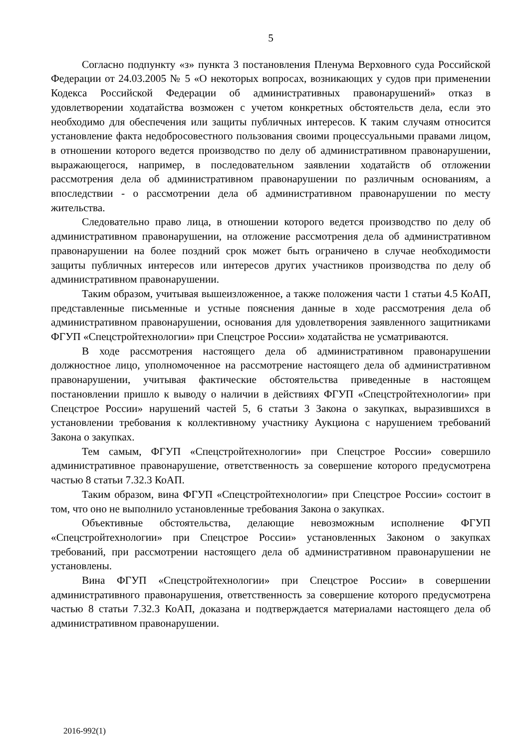5
Согласно подпункту «з» пункта 3 постановления Пленума Верховного суда Российской Федерации от 24.03.2005 № 5 «О некоторых вопросах, возникающих у судов при применении Кодекса Российской Федерации об административных правонарушений» отказ в удовлетворении ходатайства возможен с учетом конкретных обстоятельств дела, если это необходимо для обеспечения или защиты публичных интересов. К таким случаям относится установление факта недобросовестного пользования своими процессуальными правами лицом, в отношении которого ведется производство по делу об административном правонарушении, выражающегося, например, в последовательном заявлении ходатайств об отложении рассмотрения дела об административном правонарушении по различным основаниям, а впоследствии - о рассмотрении дела об административном правонарушении по месту жительства.
Следовательно право лица, в отношении которого ведется производство по делу об административном правонарушении, на отложение рассмотрения дела об административном правонарушении на более поздний срок может быть ограничено в случае необходимости защиты публичных интересов или интересов других участников производства по делу об административном правонарушении.
Таким образом, учитывая вышеизложенное, а также положения части 1 статьи 4.5 КоАП, представленные письменные и устные пояснения данные в ходе рассмотрения дела об административном правонарушении, основания для удовлетворения заявленного защитниками ФГУП «Спецстройтехнологии» при Спецстрое России» ходатайства не усматриваются.
В ходе рассмотрения настоящего дела об административном правонарушении должностное лицо, уполномоченное на рассмотрение настоящего дела об административном правонарушении, учитывая фактические обстоятельства приведенные в настоящем постановлении пришло к выводу о наличии в действиях ФГУП «Спецстройтехнологии» при Спецстрое России» нарушений частей 5, 6 статьи 3 Закона о закупках, выразившихся в установлении требования к коллективному участнику Аукциона с нарушением требований Закона о закупках.
Тем самым, ФГУП «Спецстройтехнологии» при Спецстрое России» совершило административное правонарушение, ответственность за совершение которого предусмотрена частью 8 статьи 7.32.3 КоАП.
Таким образом, вина ФГУП «Спецстройтехнологии» при Спецстрое России» состоит в том, что оно не выполнило установленные требования Закона о закупках.
Объективные обстоятельства, делающие невозможным исполнение ФГУП «Спецстройтехнологии» при Спецстрое России» установленных Законом о закупках требований, при рассмотрении настоящего дела об административном правонарушении не установлены.
Вина ФГУП «Спецстройтехнологии» при Спецстрое России» в совершении административного правонарушения, ответственность за совершение которого предусмотрена частью 8 статьи 7.32.3 КоАП, доказана и подтверждается материалами настоящего дела об административном правонарушении.
2016-992(1)